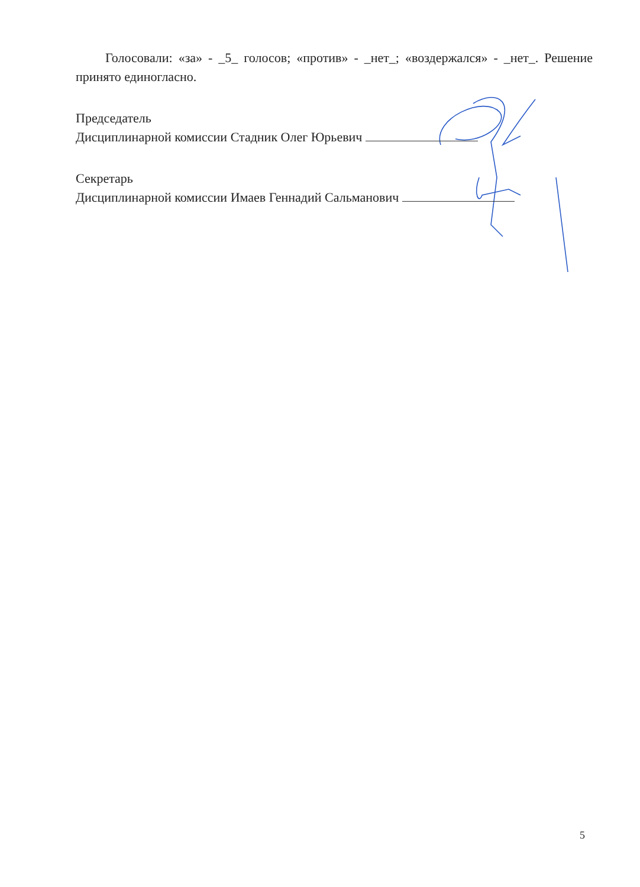Голосовали: «за» - _5_ голосов; «против» - _нет_; «воздержался» - _нет_. Решение принято единогласно.
Председатель
Дисциплинарной комиссии Стадник Олег Юрьевич
Секретарь
Дисциплинарной комиссии Имаев Геннадий Сальманович
5